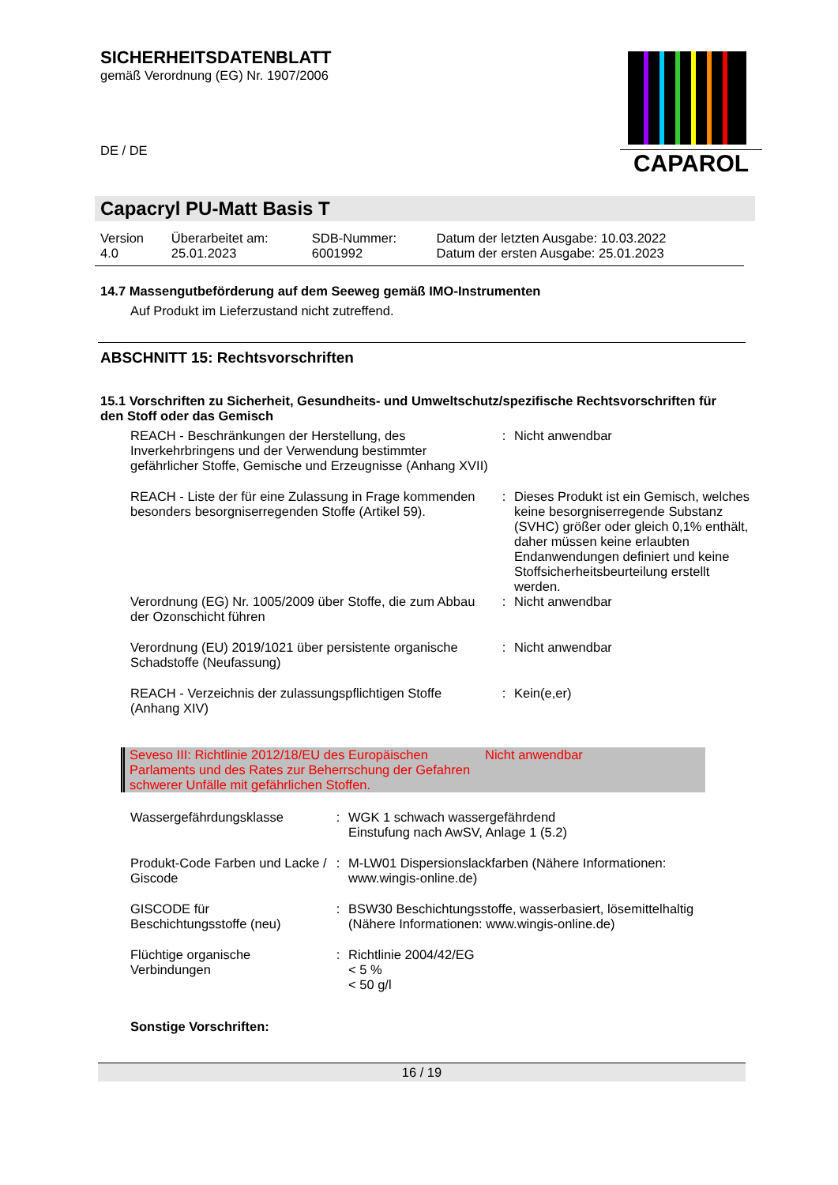SICHERHEITSDATENBLATT
gemäß Verordnung (EG) Nr. 1907/2006
DE / DE
CAPAROL
Capacryl PU-Matt Basis T
| Version 4.0 | Überarbeitet am: 25.01.2023 | SDB-Nummer: 6001992 | Datum der letzten Ausgabe: 10.03.2022 Datum der ersten Ausgabe: 25.01.2023 |
14.7 Massengutbeförderung auf dem Seeweg gemäß IMO-Instrumenten
Auf Produkt im Lieferzustand nicht zutreffend.
ABSCHNITT 15: Rechtsvorschriften
15.1 Vorschriften zu Sicherheit, Gesundheits- und Umweltschutz/spezifische Rechtsvorschriften für den Stoff oder das Gemisch
| REACH - Beschränkungen der Herstellung, des Inverkehrbringens und der Verwendung bestimmter gefährlicher Stoffe, Gemische und Erzeugnisse (Anhang XVII) | : | Nicht anwendbar |
| REACH - Liste der für eine Zulassung in Frage kommenden besonders besorgniserregenden Stoffe (Artikel 59). | : | Dieses Produkt ist ein Gemisch, welches keine besorgniserregende Substanz (SVHC) größer oder gleich 0,1% enthält, daher müssen keine erlaubten Endanwendungen definiert und keine Stoffsicherheitsbeurteilung erstellt werden. |
| Verordnung (EG) Nr. 1005/2009 über Stoffe, die zum Abbau der Ozonschicht führen | : | Nicht anwendbar |
| Verordnung (EU) 2019/1021 über persistente organische Schadstoffe (Neufassung) | : | Nicht anwendbar |
| REACH - Verzeichnis der zulassungspflichtigen Stoffe (Anhang XIV) | : | Kein(e,er) |
| Seveso III: Richtlinie 2012/18/EU des Europäischen Parlaments und des Rates zur Beherrschung der Gefahren schwerer Unfälle mit gefährlichen Stoffen. | Nicht anwendbar |
| Wassergefährdungsklasse | : | WGK 1 schwach wassergefährdend Einstufung nach AwSV, Anlage 1 (5.2) |
| Produkt-Code Farben und Lacke / Giscode | : | M-LW01 Dispersionslackfarben (Nähere Informationen: www.wingis-online.de) |
| GISCODE für Beschichtungsstoffe (neu) | : | BSW30 Beschichtungsstoffe, wasserbasiert, lösemittelhaltig (Nähere Informationen: www.wingis-online.de) |
| Flüchtige organische Verbindungen | : | Richtlinie 2004/42/EG < 5 % < 50 g/l |
Sonstige Vorschriften:
16 / 19